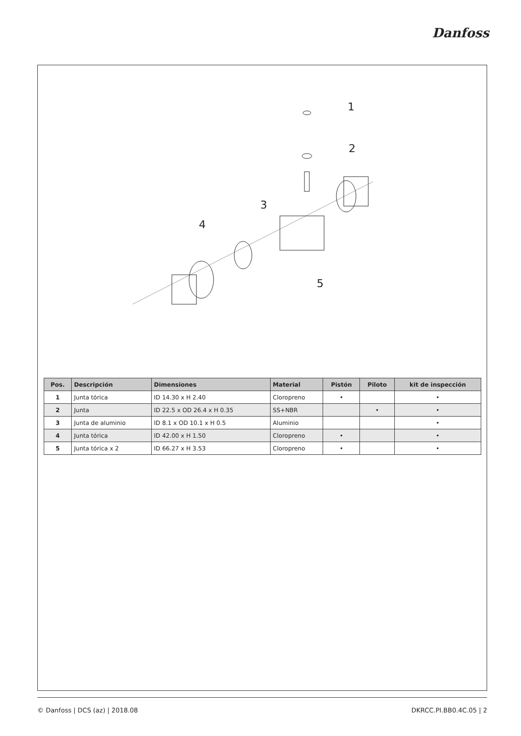Danfoss
1
2
3
4
5
| Pos. | Descripción | Dimensiones | Material | Pistón | Piloto | kit de inspección |
| --- | --- | --- | --- | --- | --- | --- |
| 1 | Junta tórica | ID 14.30 x H 2.40 | Cloropreno | • | | • |
| 2 | Junta | ID 22.5 x OD 26.4 x H 0.35 | SS+NBR | | • | • |
| 3 | Junta de aluminio | ID 8.1 x OD 10.1 x H 0.5 | Aluminio | | | • |
| 4 | Junta tórica | ID 42.00 x H 1.50 | Cloropreno | • | | • |
| 5 | Junta tórica x 2 | ID 66.27 x H 3.53 | Cloropreno | • | | • |
© Danfoss | DCS (az) | 2018.08 DKRCC.PI.BB0.4C.05 | 2